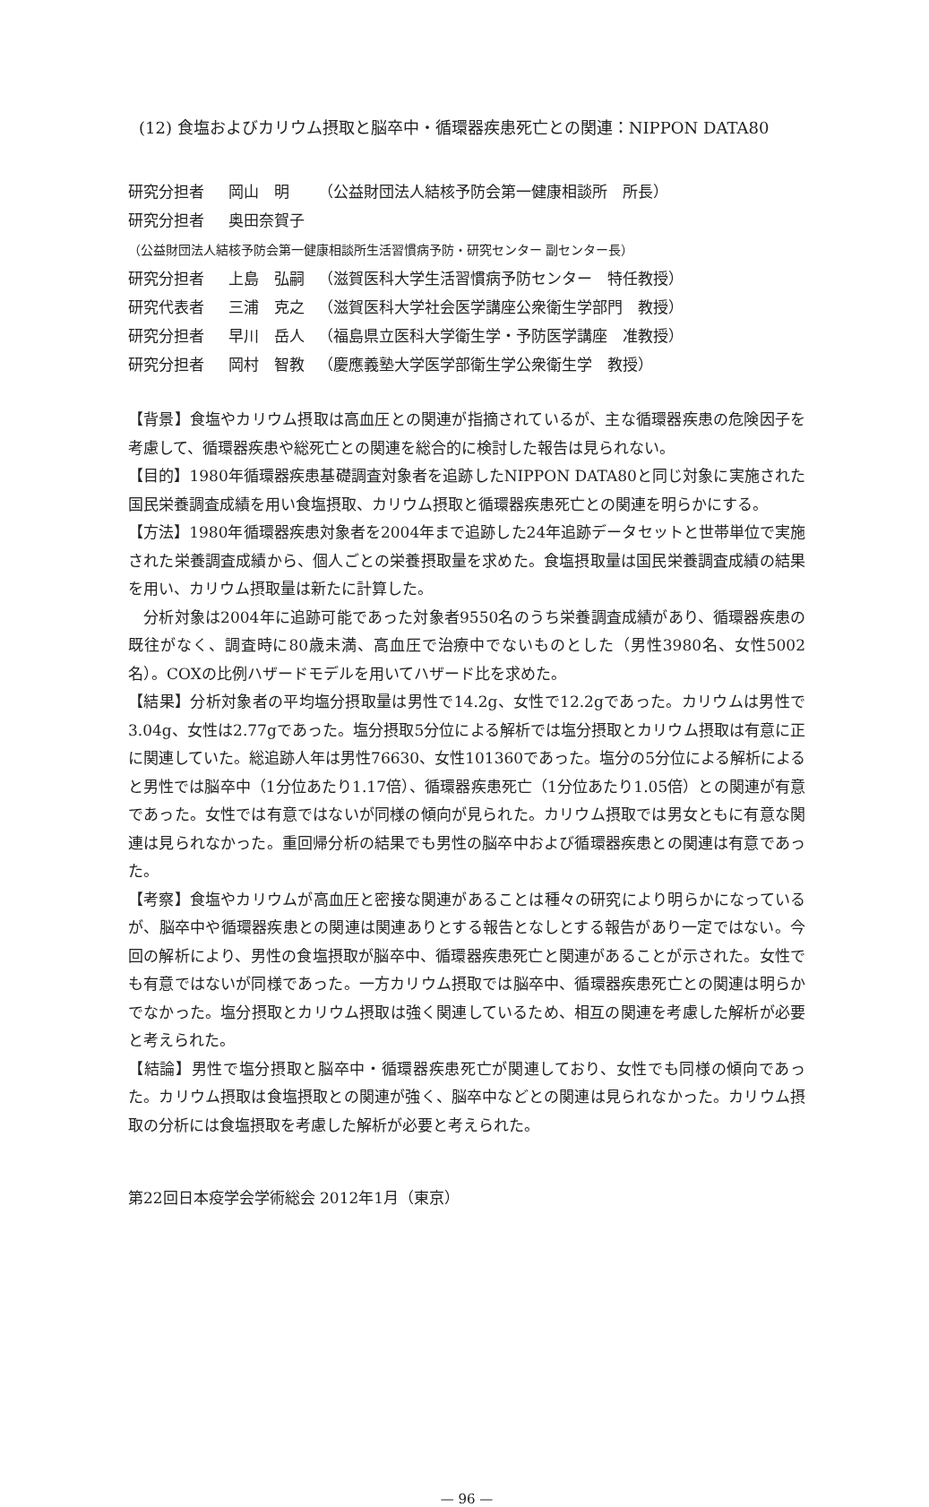(12) 食塩およびカリウム摂取と脳卒中・循環器疾患死亡との関連：NIPPON DATA80
研究分担者 岡山　明 （公益財団法人結核予防会第一健康相談所　所長）
研究分担者 奥田奈賀子 （公益財団法人結核予防会第一健康相談所生活習慣病予防・研究センター 副センター長）
研究分担者 上島　弘嗣 （滋賀医科大学生活習慣病予防センター　特任教授）
研究代表者 三浦　克之 （滋賀医科大学社会医学講座公衆衛生学部門　教授）
研究分担者 早川　岳人 （福島県立医科大学衛生学・予防医学講座　准教授）
研究分担者 岡村　智教 （慶應義塾大学医学部衛生学公衆衛生学　教授）
【背景】食塩やカリウム摂取は高血圧との関連が指摘されているが、主な循環器疾患の危険因子を考慮して、循環器疾患や総死亡との関連を総合的に検討した報告は見られない。
【目的】1980年循環器疾患基礎調査対象者を追跡したNIPPON DATA80と同じ対象に実施された国民栄養調査成績を用い食塩摂取、カリウム摂取と循環器疾患死亡との関連を明らかにする。
【方法】1980年循環器疾患対象者を2004年まで追跡した24年追跡データセットと世帯単位で実施された栄養調査成績から、個人ごとの栄養摂取量を求めた。食塩摂取量は国民栄養調査成績の結果を用い、カリウム摂取量は新たに計算した。
　分析対象は2004年に追跡可能であった対象者9550名のうち栄養調査成績があり、循環器疾患の既往がなく、調査時に80歳未満、高血圧で治療中でないものとした（男性3980名、女性5002名）。COXの比例ハザードモデルを用いてハザード比を求めた。
【結果】分析対象者の平均塩分摂取量は男性で14.2g、女性で12.2gであった。カリウムは男性で3.04g、女性は2.77gであった。塩分摂取5分位による解析では塩分摂取とカリウム摂取は有意に正に関連していた。総追跡人年は男性76630、女性101360であった。塩分の5分位による解析によると男性では脳卒中（1分位あたり1.17倍）、循環器疾患死亡（1分位あたり1.05倍）との関連が有意であった。女性では有意ではないが同様の傾向が見られた。カリウム摂取では男女ともに有意な関連は見られなかった。重回帰分析の結果でも男性の脳卒中および循環器疾患との関連は有意であった。
【考察】食塩やカリウムが高血圧と密接な関連があることは種々の研究により明らかになっているが、脳卒中や循環器疾患との関連は関連ありとする報告となしとする報告があり一定ではない。今回の解析により、男性の食塩摂取が脳卒中、循環器疾患死亡と関連があることが示された。女性でも有意ではないが同様であった。一方カリウム摂取では脳卒中、循環器疾患死亡との関連は明らかでなかった。塩分摂取とカリウム摂取は強く関連しているため、相互の関連を考慮した解析が必要と考えられた。
【結論】男性で塩分摂取と脳卒中・循環器疾患死亡が関連しており、女性でも同様の傾向であった。カリウム摂取は食塩摂取との関連が強く、脳卒中などとの関連は見られなかった。カリウム摂取の分析には食塩摂取を考慮した解析が必要と考えられた。
第22回日本疫学会学術総会 2012年1月（東京）
— 96 —